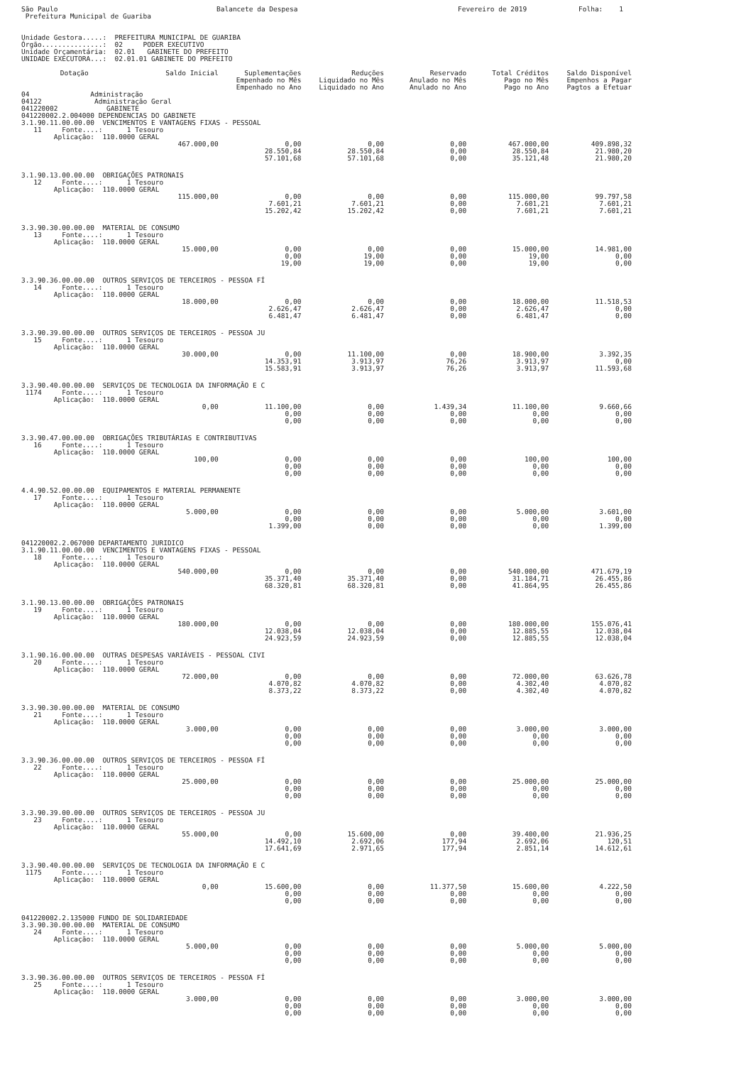São Paulo Prefeitura Municipal de Guariba
Balancete da Despesa
Fevereiro de 2019
Folha: 1
Unidade Gestora.....: PREFEITURA MUNICIPAL DE GUARIBA Órgão...............: 02 PODER EXECUTIVO Unidade Orçamentária: 02.01 GABINETE DO PREFEITO UNIDADE EXECUTORA...: 02.01.01 GABINETE DO PREFEITO
| Dotação | Saldo Inicial | Suplementações Empenhado no Mês Empenhado no Ano | Reduções Liquidado no Mês Liquidado no Ano | Reservado Anulado no Mês Anulado no Ano | Total Créditos Pago no Mês Pago no Ano | Saldo Disponível Empenhos a Pagar Pagtos a Efetuar |
| --- | --- | --- | --- | --- | --- | --- |
| 04 Administração 04122 Administração Geral 041220002 GABINETE 041220002.2.004000 DEPENDENCIAS DO GABINETE | | | | | | |
| 3.1.90.11.00.00.00 VENCIMENTOS E VANTAGENS FIXAS - PESSOAL 11 Fonte....: 1 Tesouro Aplicação: 110.0000 GERAL | | | | | | |
| | 467.000,00 | 0,00 28.550,84 57.101,68 | 0,00 28.550,84 57.101,68 | 0,00 0,00 0,00 | 467.000,00 28.550,84 35.121,48 | 409.898,32 21.980,20 21.980,20 |
| 3.1.90.13.00.00.00 OBRIGAÇÕES PATRONAIS 12 Fonte....: 1 Tesouro Aplicação: 110.0000 GERAL | | | | | | |
| | 115.000,00 | 0,00 7.601,21 15.202,42 | 0,00 7.601,21 15.202,42 | 0,00 0,00 0,00 | 115.000,00 7.601,21 7.601,21 | 99.797,58 7.601,21 7.601,21 |
| 3.3.90.30.00.00.00 MATERIAL DE CONSUMO 13 Fonte....: 1 Tesouro Aplicação: 110.0000 GERAL | | | | | | |
| | 15.000,00 | 0,00 0,00 19,00 | 0,00 19,00 19,00 | 0,00 0,00 0,00 | 15.000,00 19,00 19,00 | 14.981,00 0,00 0,00 |
| 3.3.90.36.00.00.00 OUTROS SERVIÇOS DE TERCEIROS - PESSOA FÍ 14 Fonte....: 1 Tesouro Aplicação: 110.0000 GERAL | | | | | | |
| | 18.000,00 | 0,00 2.626,47 6.481,47 | 0,00 2.626,47 6.481,47 | 0,00 0,00 0,00 | 18.000,00 2.626,47 6.481,47 | 11.518,53 0,00 0,00 |
| 3.3.90.39.00.00.00 OUTROS SERVIÇOS DE TERCEIROS - PESSOA JU 15 Fonte....: 1 Tesouro Aplicação: 110.0000 GERAL | | | | | | |
| | 30.000,00 | 0,00 14.353,91 15.583,91 | 11.100,00 3.913,97 3.913,97 | 0,00 76,26 76,26 | 18.900,00 3.913,97 3.913,97 | 3.392,35 0,00 11.593,68 |
| 3.3.90.40.00.00.00 SERVIÇOS DE TECNOLOGIA DA INFORMAÇÃO E C 1174 Fonte....: 1 Tesouro Aplicação: 110.0000 GERAL | | | | | | |
| | 0,00 | 11.100,00 0,00 0,00 | 0,00 0,00 0,00 | 1.439,34 0,00 0,00 | 11.100,00 0,00 0,00 | 9.660,66 0,00 0,00 |
| 3.3.90.47.00.00.00 OBRIGAÇÕES TRIBUTÁRIAS E CONTRIBUTIVAS 16 Fonte....: 1 Tesouro Aplicação: 110.0000 GERAL | | | | | | |
| | 100,00 | 0,00 0,00 0,00 | 0,00 0,00 0,00 | 0,00 0,00 0,00 | 100,00 0,00 0,00 | 100,00 0,00 0,00 |
| 4.4.90.52.00.00.00 EQUIPAMENTOS E MATERIAL PERMANENTE 17 Fonte....: 1 Tesouro Aplicação: 110.0000 GERAL | | | | | | |
| | 5.000,00 | 0,00 0,00 1.399,00 | 0,00 0,00 0,00 | 0,00 0,00 0,00 | 5.000,00 0,00 0,00 | 3.601,00 0,00 1.399,00 |
| 041220002.2.067000 DEPARTAMENTO JURIDICO 3.1.90.11.00.00.00 VENCIMENTOS E VANTAGENS FIXAS - PESSOAL 18 Fonte....: 1 Tesouro Aplicação: 110.0000 GERAL | | | | | | |
| | 540.000,00 | 0,00 35.371,40 68.320,81 | 0,00 35.371,40 68.320,81 | 0,00 0,00 0,00 | 540.000,00 31.184,71 41.864,95 | 471.679,19 26.455,86 26.455,86 |
| 3.1.90.13.00.00.00 OBRIGAÇÕES PATRONAIS 19 Fonte....: 1 Tesouro Aplicação: 110.0000 GERAL | | | | | | |
| | 180.000,00 | 0,00 12.038,04 24.923,59 | 0,00 12.038,04 24.923,59 | 0,00 0,00 0,00 | 180.000,00 12.885,55 12.885,55 | 155.076,41 12.038,04 12.038,04 |
| 3.1.90.16.00.00.00 OUTRAS DESPESAS VARIÁVEIS - PESSOAL CIVI 20 Fonte....: 1 Tesouro Aplicação: 110.0000 GERAL | | | | | | |
| | 72.000,00 | 0,00 4.070,82 8.373,22 | 0,00 4.070,82 8.373,22 | 0,00 0,00 0,00 | 72.000,00 4.302,40 4.302,40 | 63.626,78 4.070,82 4.070,82 |
| 3.3.90.30.00.00.00 MATERIAL DE CONSUMO 21 Fonte....: 1 Tesouro Aplicação: 110.0000 GERAL | | | | | | |
| | 3.000,00 | 0,00 0,00 0,00 | 0,00 0,00 0,00 | 0,00 0,00 0,00 | 3.000,00 0,00 0,00 | 3.000,00 0,00 0,00 |
| 3.3.90.36.00.00.00 OUTROS SERVIÇOS DE TERCEIROS - PESSOA FÍ 22 Fonte....: 1 Tesouro Aplicação: 110.0000 GERAL | | | | | | |
| | 25.000,00 | 0,00 0,00 0,00 | 0,00 0,00 0,00 | 0,00 0,00 0,00 | 25.000,00 0,00 0,00 | 25.000,00 0,00 0,00 |
| 3.3.90.39.00.00.00 OUTROS SERVIÇOS DE TERCEIROS - PESSOA JU 23 Fonte....: 1 Tesouro Aplicação: 110.0000 GERAL | | | | | | |
| | 55.000,00 | 0,00 14.492,10 17.641,69 | 15.600,00 2.692,06 2.971,65 | 0,00 177,94 177,94 | 39.400,00 2.692,06 2.851,14 | 21.936,25 120,51 14.612,61 |
| 3.3.90.40.00.00.00 SERVIÇOS DE TECNOLOGIA DA INFORMAÇÃO E C 1175 Fonte....: 1 Tesouro Aplicação: 110.0000 GERAL | | | | | | |
| | 0,00 | 15.600,00 0,00 0,00 | 0,00 0,00 0,00 | 11.377,50 0,00 0,00 | 15.600,00 0,00 0,00 | 4.222,50 0,00 0,00 |
| 041220002.2.135000 FUNDO DE SOLIDARIEDADE 3.3.90.30.00.00.00 MATERIAL DE CONSUMO 24 Fonte....: 1 Tesouro Aplicação: 110.0000 GERAL | | | | | | |
| | 5.000,00 | 0,00 0,00 0,00 | 0,00 0,00 0,00 | 0,00 0,00 0,00 | 5.000,00 0,00 0,00 | 5.000,00 0,00 0,00 |
| 3.3.90.36.00.00.00 OUTROS SERVIÇOS DE TERCEIROS - PESSOA FÍ 25 Fonte....: 1 Tesouro Aplicação: 110.0000 GERAL | | | | | | |
| | 3.000,00 | 0,00 0,00 0,00 | 0,00 0,00 0,00 | 0,00 0,00 0,00 | 3.000,00 0,00 0,00 | 3.000,00 0,00 0,00 |